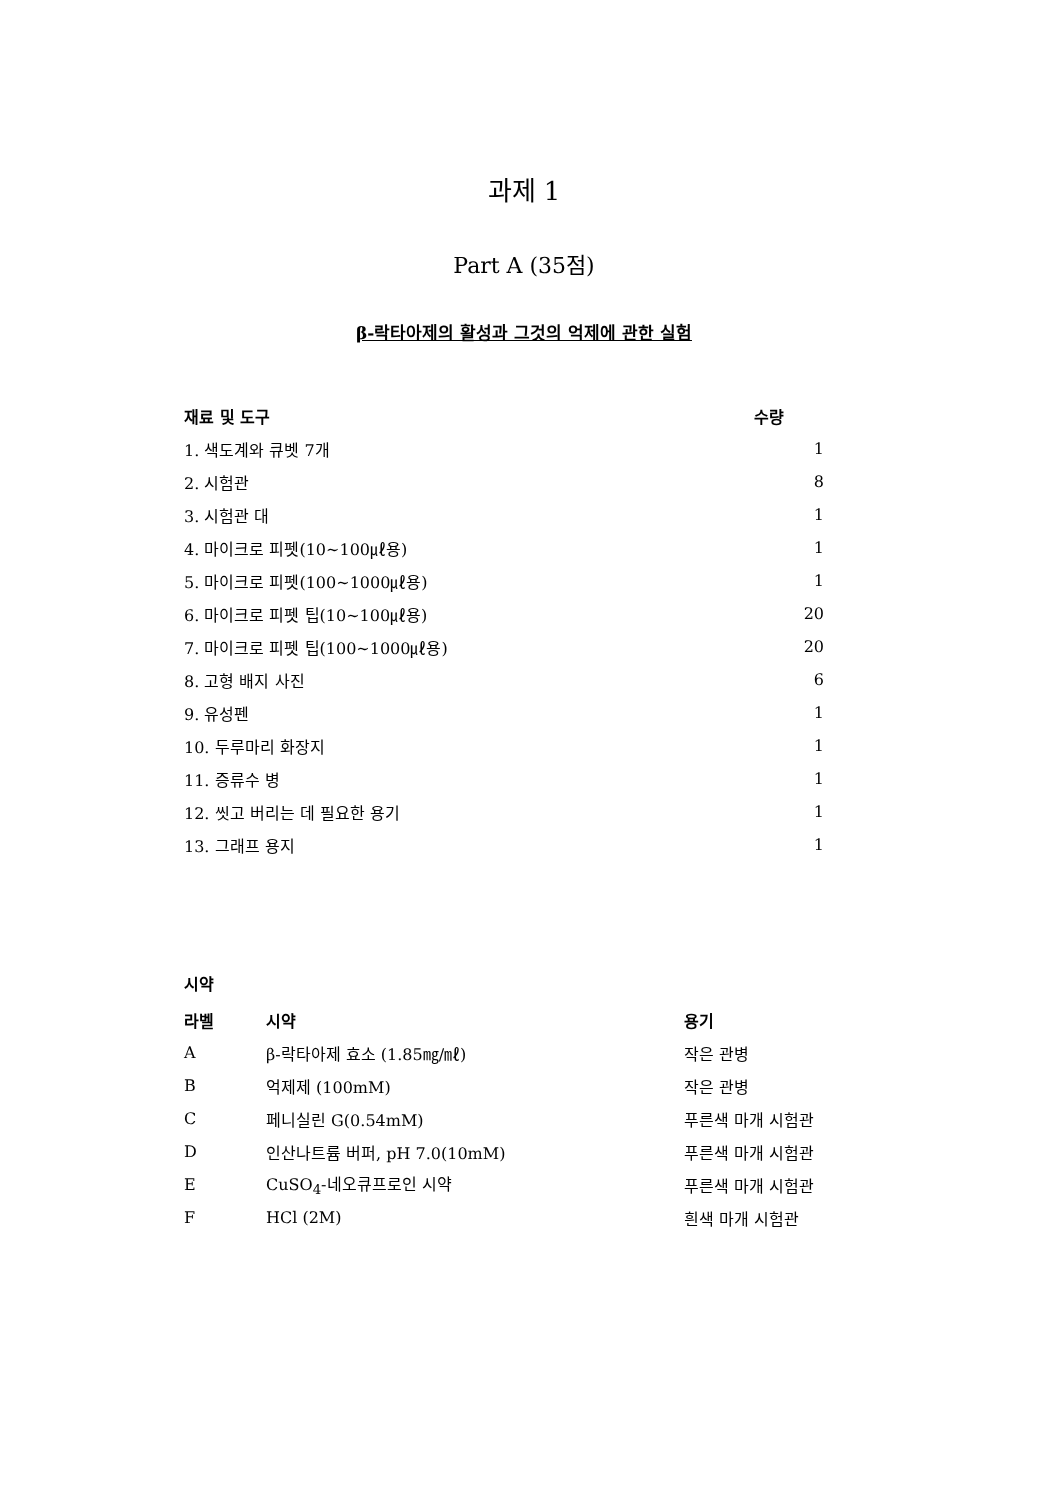과제 1
Part A (35점)
β-락타아제의 활성과 그것의 억제에 관한 실험
| 재료 및 도구 | 수량 |
| --- | --- |
| 1. 색도계와 큐벳 7개 | 1 |
| 2. 시험관 | 8 |
| 3. 시험관 대 | 1 |
| 4. 마이크로 피펫(10~100㎕용) | 1 |
| 5. 마이크로 피펫(100~1000㎕용) | 1 |
| 6. 마이크로 피펫 팁(10~100㎕용) | 20 |
| 7. 마이크로 피펫 팁(100~1000㎕용) | 20 |
| 8. 고형 배지 사진 | 6 |
| 9. 유성펜 | 1 |
| 10. 두루마리 화장지 | 1 |
| 11. 증류수 병 | 1 |
| 12. 씻고 버리는 데 필요한 용기 | 1 |
| 13. 그래프 용지 | 1 |
시약
| 라벨 | 시약 | 용기 |
| --- | --- | --- |
| A | β-락타아제 효소 (1.85㎎/㎖) | 작은 관병 |
| B | 억제제 (100mM) | 작은 관병 |
| C | 페니실린 G(0.54mM) | 푸른색 마개 시험관 |
| D | 인산나트륨 버퍼, pH 7.0(10mM) | 푸른색 마개 시험관 |
| E | CuSO<sub>4</sub>-네오큐프로인 시약 | 푸른색 마개 시험관 |
| F | HCl (2M) | 흰색 마개 시험관 |